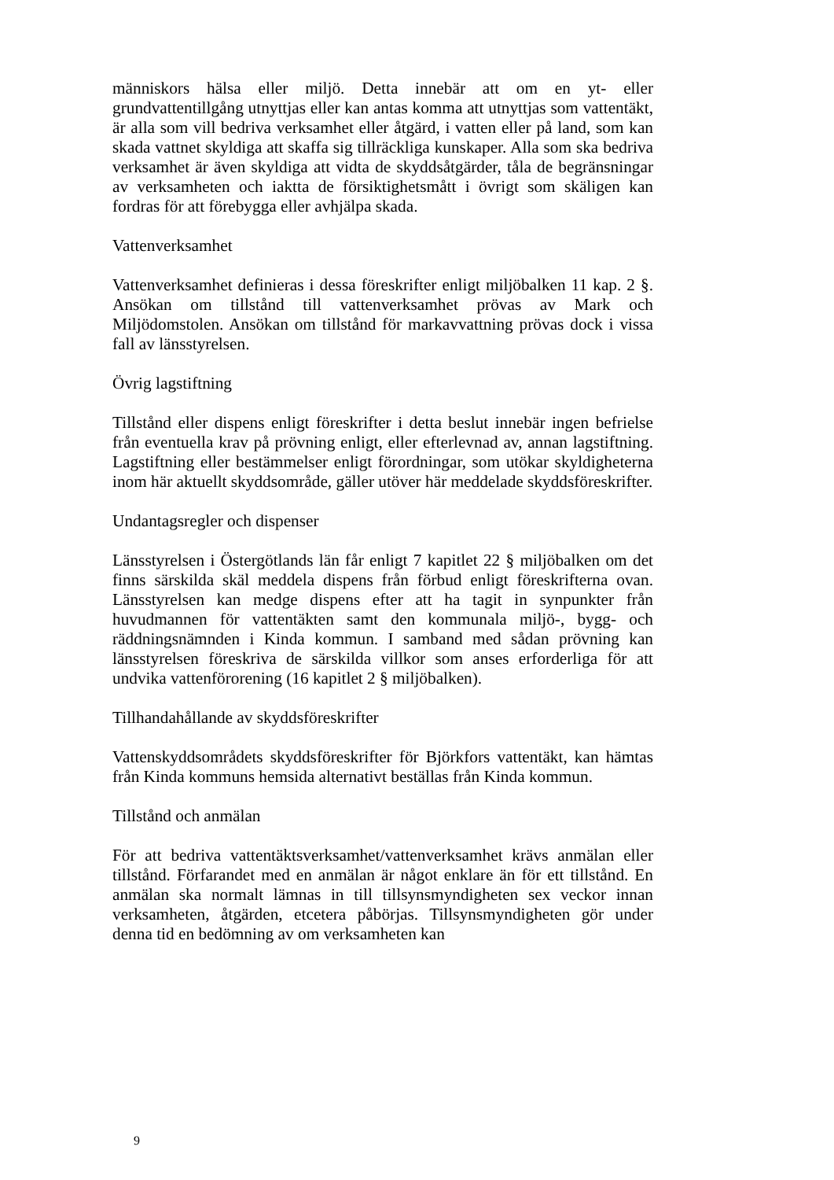människors hälsa eller miljö. Detta innebär att om en yt- eller grundvattentillgång utnyttjas eller kan antas komma att utnyttjas som vattentäkt, är alla som vill bedriva verksamhet eller åtgärd, i vatten eller på land, som kan skada vattnet skyldiga att skaffa sig tillräckliga kunskaper. Alla som ska bedriva verksamhet är även skyldiga att vidta de skyddsåtgärder, tåla de begränsningar av verksamheten och iaktta de försiktighetsmått i övrigt som skäligen kan fordras för att förebygga eller avhjälpa skada.
Vattenverksamhet
Vattenverksamhet definieras i dessa föreskrifter enligt miljöbalken 11 kap. 2 §. Ansökan om tillstånd till vattenverksamhet prövas av Mark och Miljödomstolen. Ansökan om tillstånd för markavvattning prövas dock i vissa fall av länsstyrelsen.
Övrig lagstiftning
Tillstånd eller dispens enligt föreskrifter i detta beslut innebär ingen befrielse från eventuella krav på prövning enligt, eller efterlevnad av, annan lagstiftning. Lagstiftning eller bestämmelser enligt förordningar, som utökar skyldigheterna inom här aktuellt skyddsområde, gäller utöver här meddelade skyddsföreskrifter.
Undantagsregler och dispenser
Länsstyrelsen i Östergötlands län får enligt 7 kapitlet 22 § miljöbalken om det finns särskilda skäl meddela dispens från förbud enligt föreskrifterna ovan. Länsstyrelsen kan medge dispens efter att ha tagit in synpunkter från huvudmannen för vattentäkten samt den kommunala miljö-, bygg- och räddningsnämnden i Kinda kommun. I samband med sådan prövning kan länsstyrelsen föreskriva de särskilda villkor som anses erforderliga för att undvika vattenförorening (16 kapitlet 2 § miljöbalken).
Tillhandahållande av skyddsföreskrifter
Vattenskyddsområdets skyddsföreskrifter för Björkfors vattentäkt, kan hämtas från Kinda kommuns hemsida alternativt beställas från Kinda kommun.
Tillstånd och anmälan
För att bedriva vattentäktsverksamhet/vattenverksamhet krävs anmälan eller tillstånd. Förfarandet med en anmälan är något enklare än för ett tillstånd. En anmälan ska normalt lämnas in till tillsynsmyndigheten sex veckor innan verksamheten, åtgärden, etcetera påbörjas. Tillsynsmyndigheten gör under denna tid en bedömning av om verksamheten kan
9